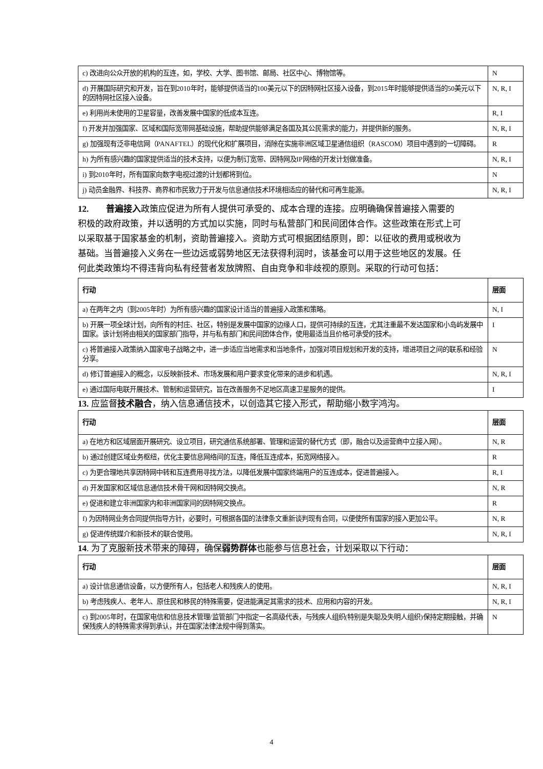| c) 改进向公众开放的机构的互连，如，学校、大学、图书馆、邮局、社区中心、博物馆等。 | N |
| d) 开展国际研究和开发，旨在到2010年时，能够提供适当的100美元以下的因特网社区接入设备，到2015年时能够提供适当的50美元以下的因特网社区接入设备。 | N, R, I |
| e) 利用尚未使用的卫星容量，改善发展中国家的低成本互连。 | R, I |
| f) 开发并加强国家、区域和国际宽带网基础设施，帮助提供能够满足各国及其公民需求的能力，并提供新的服务。 | N, R, I |
| g) 加强现有泛非电信网（PANAFTEL）的现代化和扩展项目，消除在实施非洲区域卫星通信组织（RASCOM）项目中遇到的一切障碍。 | R |
| h) 为所有感兴趣的国家提供适当的技术支持，以便为制订宽带、因特网及IP网络的开发计划做准备。 | N, R, I |
| i) 到2010年时，所有国家向数字电视过渡的计划都将到位。 | N |
| j) 动员金融界、科技界、商界和市民致力于开发与信息通信技术环境相适应的替代和可再生能源。 | N, R, I |
12. 普遍接入政策应促进为所有人提供可承受的、成本合理的连接。应明确确保普遍接入需要的积极的政府政策，并以透明的方式加以实施，同时与私营部门和民间团体合作。这些政策在形式上可以采取基于国家基金的机制，资助普遍接入。资助方式可根据团结原则，即：以征收的费用或税收为基础。当普遍接入义务在一些边远或弱势地区无法获得利润时，该基金可以用于这些地区的发展。任何此类政策均不得违背向私有经营者发放牌照、自由竞争和非歧视的原则。采取的行动可包括：
| 行动 | 层面 |
| --- | --- |
| a) 在两年之内（到2005年时）为所有感兴趣的国家设计适当的普遍接入政策和策略。 | N, I |
| b) 开展一项全球计划，向所有的村庄、社区，特别是发展中国家的边缘人口，提供可持续的互连，尤其注重最不发达国家和小岛屿发展中国家。该计划将由相关的国家部门指导，并与私有部门和民间团体合作，使用最适当且价格可承受的技术。 | I |
| c) 将普遍接入政策纳入国家电子战略之中，进一步适应当地需求和当地条件，加强对项目规划和开发的支持，增进项目之间的联系和经验分享。 | N |
| d) 修订普遍接入的概念，以反映新技术、市场发展和用户要求变化带来的进步和机遇。 | N, R, I |
| e) 通过国际电联开展技术、管制和运营研究，旨在改善服务不足地区高速卫星服务的提供。 | I |
13. 应监督技术融合，纳入信息通信技术，以创造其它接入形式，帮助缩小数字鸿沟。
| 行动 | 层面 |
| --- | --- |
| a) 在地方和区域层面开展研究、设立项目，研究通信系统部署、管理和运营的替代方式（即，融合以及运营商中立接入网）。 | N, R |
| b) 通过创建区域业务枢纽，优化主要信息网络间的互连，降低互连成本，拓宽网络接入。 | R |
| c) 为更合理地共享因特网中转和互连费用寻找方法，以降低发展中国家终端用户的互连成本，促进普遍接入。 | R, I |
| d) 开发国家和区域信息通信技术骨干网和因特网交换点。 | N, R |
| e) 促进和建立非洲国家内和非洲国家间的因特网交换点。 | R |
| f) 为因特网业务合同提供指导方针，必要时，可根据各国的法律条文重新谈判现有合同，以便使所有国家的接入更加公平。 | N, R |
| g) 促进传统媒介和新技术的联合使用。 | N, R, I |
14. 为了克服新技术带来的障碍，确保弱势群体也能参与信息社会，计划采取以下行动：
| 行动 | 层面 |
| --- | --- |
| a) 设计信息通信设备，以方便所有人，包括老人和残疾人的使用。 | N, R, I |
| b) 考虑残疾人、老年人、原住民和移民的特殊需要，促进能满足其需求的技术、应用和内容的开发。 | N, R, I |
| c) 到2005年时，在国家电信和信息技术管理/监管部门中指定一名高级代表，与残疾人组织(特别是失聪及失明人组织)保持定期接触，并确保残疾人的特殊需求得到承认，并在国家法律法规中得到落实。 | N |
4